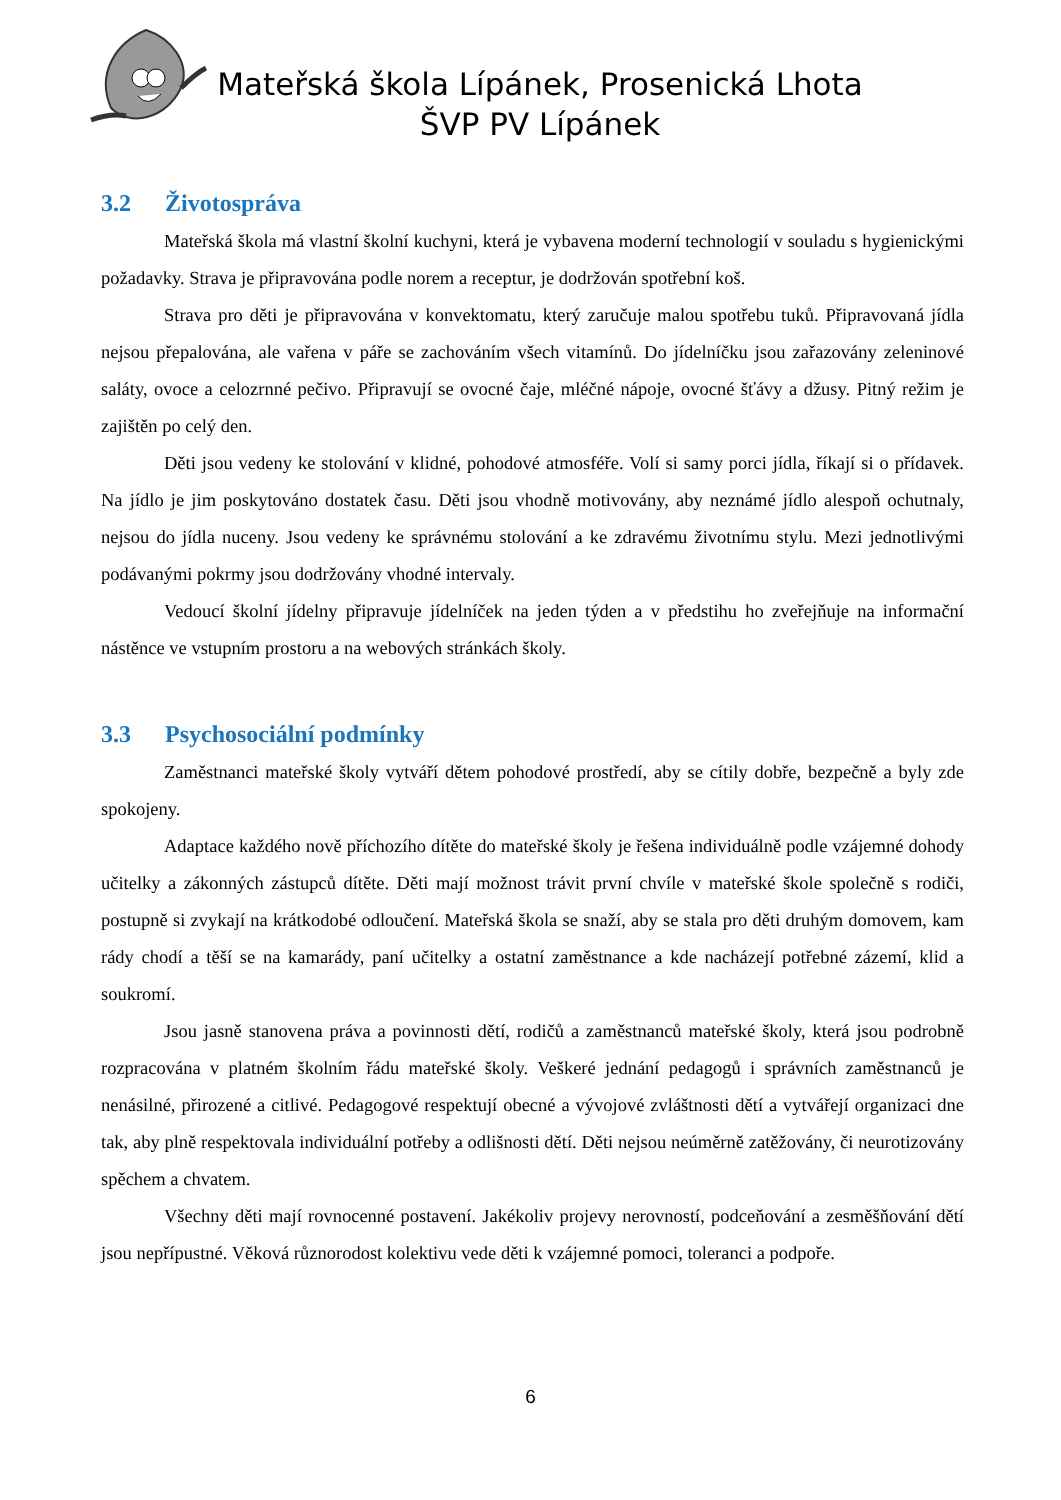Mateřská škola Lípánek, Prosenická Lhota
ŠVP PV Lípánek
3.2 Životospráva
Mateřská škola má vlastní školní kuchyni, která je vybavena moderní technologií v souladu s hygienickými požadavky. Strava je připravována podle norem a receptur, je dodržován spotřební koš.
Strava pro děti je připravována v konvektomatu, který zaručuje malou spotřebu tuků. Připravovaná jídla nejsou přepalována, ale vařena v páře se zachováním všech vitamínů. Do jídelníčku jsou zařazovány zeleninové saláty, ovoce a celozrnné pečivo. Připravují se ovocné čaje, mléčné nápoje, ovocné šťávy a džusy. Pitný režim je zajištěn po celý den.
Děti jsou vedeny ke stolování v klidné, pohodové atmosféře. Volí si samy porci jídla, říkají si o přídavek. Na jídlo je jim poskytováno dostatek času. Děti jsou vhodně motivovány, aby neznámé jídlo alespoň ochutnaly, nejsou do jídla nuceny. Jsou vedeny ke správnému stolování a ke zdravému životnímu stylu. Mezi jednotlivými podávanými pokrmy jsou dodržovány vhodné intervaly.
Vedoucí školní jídelny připravuje jídelníček na jeden týden a v předstihu ho zveřejňuje na informační nástěnce ve vstupním prostoru a na webových stránkách školy.
3.3 Psychosociální podmínky
Zaměstnanci mateřské školy vytváří dětem pohodové prostředí, aby se cítily dobře, bezpečně a byly zde spokojeny.
Adaptace každého nově příchozího dítěte do mateřské školy je řešena individuálně podle vzájemné dohody učitelky a zákonných zástupců dítěte. Děti mají možnost trávit první chvíle v mateřské škole společně s rodiči, postupně si zvykají na krátkodobé odloučení. Mateřská škola se snaží, aby se stala pro děti druhým domovem, kam rády chodí a těší se na kamarády, paní učitelky a ostatní zaměstnance a kde nacházejí potřebné zázemí, klid a soukromí.
Jsou jasně stanovena práva a povinnosti dětí, rodičů a zaměstnanců mateřské školy, která jsou podrobně rozpracována v platném školním řádu mateřské školy. Veškeré jednání pedagogů i správních zaměstnanců je nenásilné, přirozené a citlivé. Pedagogové respektují obecné a vývojové zvláštnosti dětí a vytvářejí organizaci dne tak, aby plně respektovala individuální potřeby a odlišnosti dětí. Děti nejsou neúměrně zatěžovány, či neurotizovány spěchem a chvatem.
Všechny děti mají rovnocenné postavení. Jakékoliv projevy nerovností, podceňování a zesměšňování dětí jsou nepřípustné. Věková různorodost kolektivu vede děti k vzájemné pomoci, toleranci a podpoře.
6